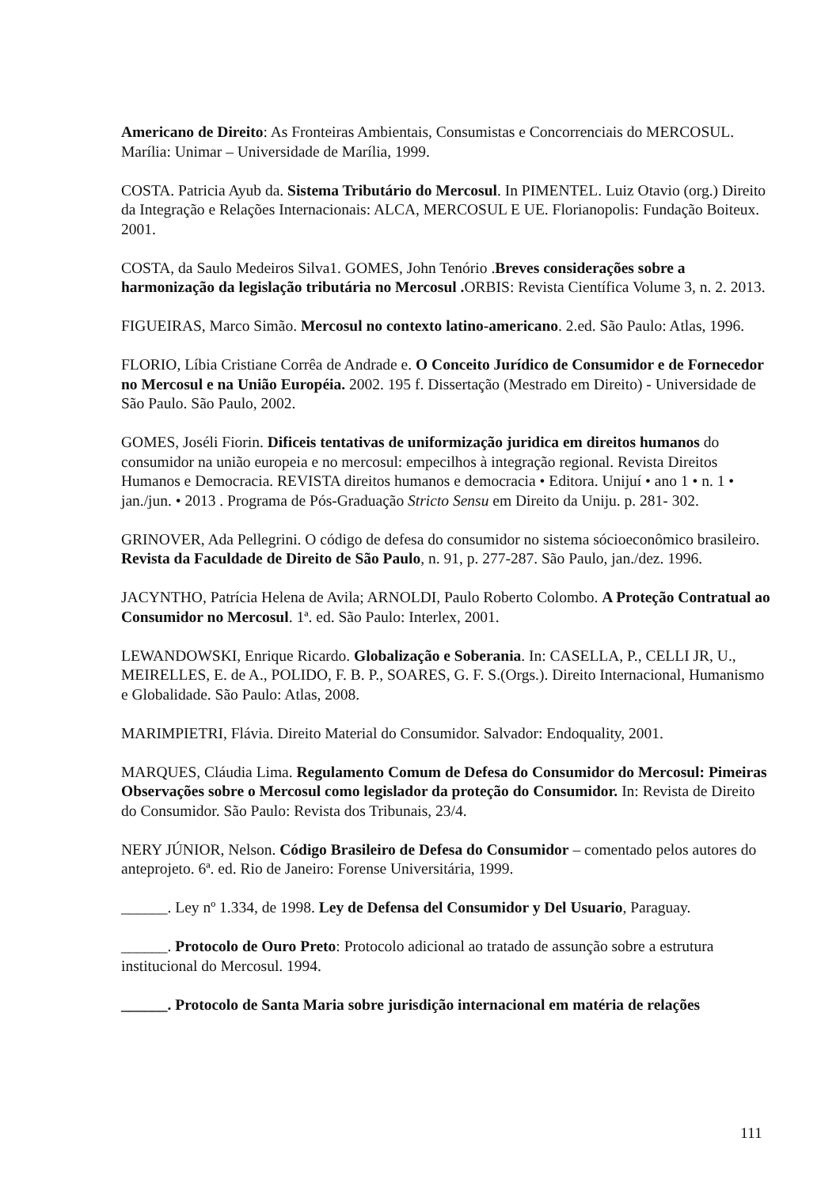Americano de Direito: As Fronteiras Ambientais, Consumistas e Concorrenciais do MERCOSUL. Marília: Unimar – Universidade de Marília, 1999.
COSTA. Patricia Ayub da. Sistema Tributário do Mercosul. In PIMENTEL. Luiz Otavio (org.) Direito da Integração e Relações Internacionais: ALCA, MERCOSUL E UE. Florianopolis: Fundação Boiteux. 2001.
COSTA, da Saulo Medeiros Silva1. GOMES, John Tenório .Breves considerações sobre a harmonização da legislação tributária no Mercosul . ORBIS: Revista Científica Volume 3, n. 2. 2013.
FIGUEIRAS, Marco Simão. Mercosul no contexto latino-americano. 2.ed. São Paulo: Atlas, 1996.
FLORIO, Líbia Cristiane Corrêa de Andrade e. O Conceito Jurídico de Consumidor e de Fornecedor no Mercosul e na União Européia. 2002. 195 f. Dissertação (Mestrado em Direito) - Universidade de São Paulo. São Paulo, 2002.
GOMES, Joséli Fiorin. Dificeis tentativas de uniformização juridica em direitos humanos do consumidor na união europeia e no mercosul: empecilhos à integração regional. Revista Direitos Humanos e Democracia. REVISTA direitos humanos e democracia • Editora. Unijuí • ano 1 • n. 1 • jan./jun. • 2013 . Programa de Pós-Graduação Stricto Sensu em Direito da Uniju. p. 281- 302.
GRINOVER, Ada Pellegrini. O código de defesa do consumidor no sistema sócioeconômico brasileiro. Revista da Faculdade de Direito de São Paulo, n. 91, p. 277-287. São Paulo, jan./dez. 1996.
JACYNTHO, Patrícia Helena de Avila; ARNOLDI, Paulo Roberto Colombo. A Proteção Contratual ao Consumidor no Mercosul. 1ª. ed. São Paulo: Interlex, 2001.
LEWANDOWSKI, Enrique Ricardo. Globalização e Soberania. In: CASELLA, P., CELLI JR, U., MEIRELLES, E. de A., POLIDO, F. B. P., SOARES, G. F. S.(Orgs.). Direito Internacional, Humanismo e Globalidade. São Paulo: Atlas, 2008.
MARIMPIETRI, Flávia. Direito Material do Consumidor. Salvador: Endoquality, 2001.
MARQUES, Cláudia Lima. Regulamento Comum de Defesa do Consumidor do Mercosul: Pimeiras Observações sobre o Mercosul como legislador da proteção do Consumidor. In: Revista de Direito do Consumidor. São Paulo: Revista dos Tribunais, 23/4.
NERY JÚNIOR, Nelson. Código Brasileiro de Defesa do Consumidor – comentado pelos autores do anteprojeto. 6ª. ed. Rio de Janeiro: Forense Universitária, 1999.
______. Ley nº 1.334, de 1998. Ley de Defensa del Consumidor y Del Usuario, Paraguay.
______. Protocolo de Ouro Preto: Protocolo adicional ao tratado de assunção sobre a estrutura institucional do Mercosul. 1994.
______. Protocolo de Santa Maria sobre jurisdição internacional em matéria de relações
111